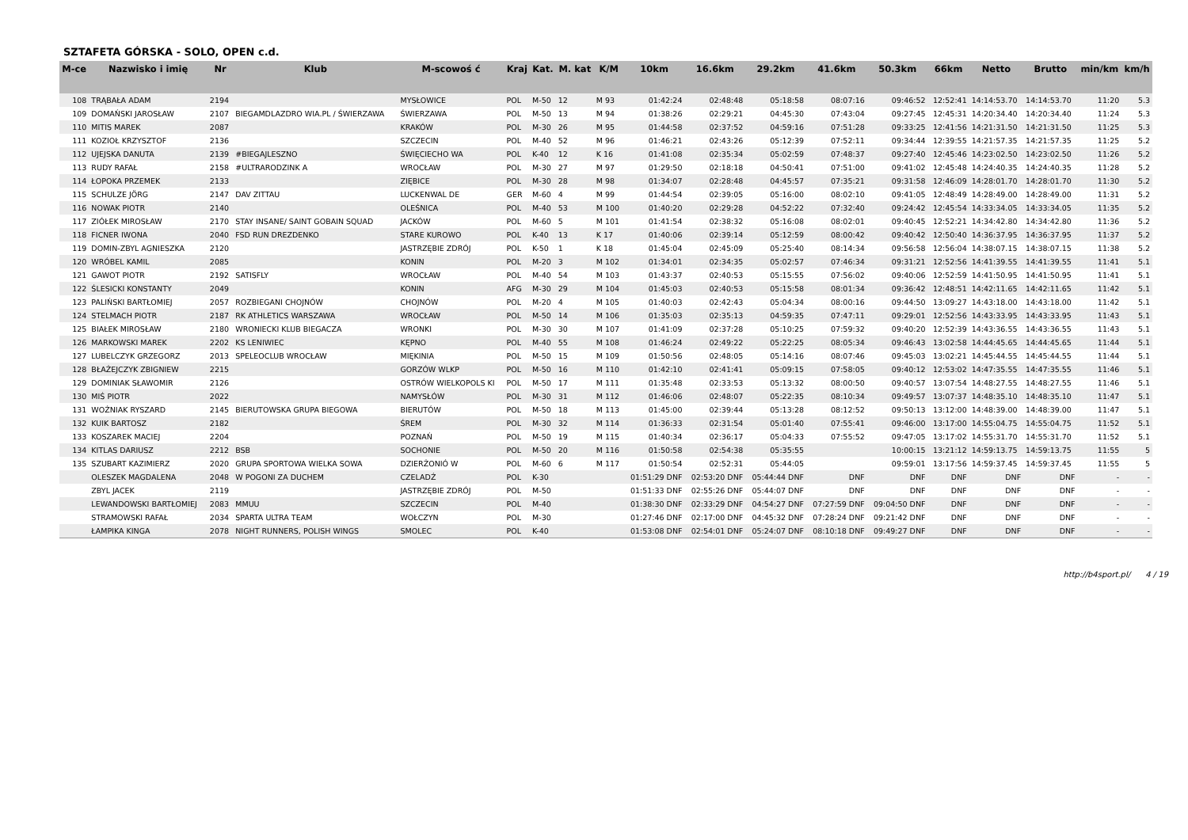SZTAFETA GÓRSKA - SOLO, OPEN c.d.
| M-ce | Nazwisko i imię | Nr | Klub | M-scowoś ć | Kraj | Kat. | M. kat | K/M | 10km | 16.6km | 29.2km | 41.6km | 50.3km | 66km | Netto | Brutto | min/km | km/h |
| --- | --- | --- | --- | --- | --- | --- | --- | --- | --- | --- | --- | --- | --- | --- | --- | --- | --- | --- |
| 108 | TRĄBAŁA ADAM | 2194 | | MYSŁOWICE | POL | M-50 | 12 | M 93 | 01:42:24 | 02:48:48 | 05:18:58 | 08:07:16 | 09:46:52 | 12:52:41 | 14:14:53.70 | 14:14:53.70 | 11:20 | 5.3 |
| 109 | DOMAŃSKI JAROSŁAW | 2107 | BIEGAMDLAZDRO WIA.PL / ŚWIERZAWA | ŚWIERZAWA | POL | M-50 | 13 | M 94 | 01:38:26 | 02:29:21 | 04:45:30 | 07:43:04 | 09:27:45 | 12:45:31 | 14:20:34.40 | 14:20:34.40 | 11:24 | 5.3 |
| 110 | MITIS MAREK | 2087 | | KRAKÓW | POL | M-30 | 26 | M 95 | 01:44:58 | 02:37:52 | 04:59:16 | 07:51:28 | 09:33:25 | 12:41:56 | 14:21:31.50 | 14:21:31.50 | 11:25 | 5.3 |
| 111 | KOZIOŁ KRZYSZTOF | 2136 | | SZCZECIN | POL | M-40 | 52 | M 96 | 01:46:21 | 02:43:26 | 05:12:39 | 07:52:11 | 09:34:44 | 12:39:55 | 14:21:57.35 | 14:21:57.35 | 11:25 | 5.2 |
| 112 | UJEJSKA DANUTA | 2139 | #BIEGAJLESZNO | ŚWIĘCIECHO WA | POL | K-40 | 12 | K 16 | 01:41:08 | 02:35:34 | 05:02:59 | 07:48:37 | 09:27:40 | 12:45:46 | 14:23:02.50 | 14:23:02.50 | 11:26 | 5.2 |
| 113 | RUDY RAFAŁ | 2158 | #ULTRARODZINK A | WROCŁAW | POL | M-30 | 27 | M 97 | 01:29:50 | 02:18:18 | 04:50:41 | 07:51:00 | 09:41:02 | 12:45:48 | 14:24:40.35 | 14:24:40.35 | 11:28 | 5.2 |
| 114 | ŁOPOKA PRZEMEK | 2133 | | ZIĘBICE | POL | M-30 | 28 | M 98 | 01:34:07 | 02:28:48 | 04:45:57 | 07:35:21 | 09:31:58 | 12:46:09 | 14:28:01.70 | 14:28:01.70 | 11:30 | 5.2 |
| 115 | SCHULZE JÖRG | 2147 | DAV ZITTAU | LUCKENWAL DE | GER | M-60 | 4 | M 99 | 01:44:54 | 02:39:05 | 05:16:00 | 08:02:10 | 09:41:05 | 12:48:49 | 14:28:49.00 | 14:28:49.00 | 11:31 | 5.2 |
| 116 | NOWAK PIOTR | 2140 | | OLEŚNICA | POL | M-40 | 53 | M 100 | 01:40:20 | 02:29:28 | 04:52:22 | 07:32:40 | 09:24:42 | 12:45:54 | 14:33:34.05 | 14:33:34.05 | 11:35 | 5.2 |
| 117 | ZIÓŁEK MIROSŁAW | 2170 | STAY INSANE/ SAINT GOBAIN SQUAD | JACKÓW | POL | M-60 | 5 | M 101 | 01:41:54 | 02:38:32 | 05:16:08 | 08:02:01 | 09:40:45 | 12:52:21 | 14:34:42.80 | 14:34:42.80 | 11:36 | 5.2 |
| 118 | FICNER IWONA | 2040 | FSD RUN DREZDENKO | STARE KUROWO | POL | K-40 | 13 | K 17 | 01:40:06 | 02:39:14 | 05:12:59 | 08:00:42 | 09:40:42 | 12:50:40 | 14:36:37.95 | 14:36:37.95 | 11:37 | 5.2 |
| 119 | DOMIN-ZBYL AGNIESZKA | 2120 | | JASTRZĘBIE ZDRÓJ | POL | K-50 | 1 | K 18 | 01:45:04 | 02:45:09 | 05:25:40 | 08:14:34 | 09:56:58 | 12:56:04 | 14:38:07.15 | 14:38:07.15 | 11:38 | 5.2 |
| 120 | WRÓBEL KAMIL | 2085 | | KONIN | POL | M-20 | 3 | M 102 | 01:34:01 | 02:34:35 | 05:02:57 | 07:46:34 | 09:31:21 | 12:52:56 | 14:41:39.55 | 14:41:39.55 | 11:41 | 5.1 |
| 121 | GAWOT PIOTR | 2192 | SATISFLY | WROCŁAW | POL | M-40 | 54 | M 103 | 01:43:37 | 02:40:53 | 05:15:55 | 07:56:02 | 09:40:06 | 12:52:59 | 14:41:50.95 | 14:41:50.95 | 11:41 | 5.1 |
| 122 | ŚLESICKI KONSTANTY | 2049 | | KONIN | AFG | M-30 | 29 | M 104 | 01:45:03 | 02:40:53 | 05:15:58 | 08:01:34 | 09:36:42 | 12:48:51 | 14:42:11.65 | 14:42:11.65 | 11:42 | 5.1 |
| 123 | PALIŃSKI BARTŁOMIEJ | 2057 | ROZBIEGANI CHOJNÓW | CHOJNÓW | POL | M-20 | 4 | M 105 | 01:40:03 | 02:42:43 | 05:04:34 | 08:00:16 | 09:44:50 | 13:09:27 | 14:43:18.00 | 14:43:18.00 | 11:42 | 5.1 |
| 124 | STELMACH PIOTR | 2187 | RK ATHLETICS WARSZAWA | WROCŁAW | POL | M-50 | 14 | M 106 | 01:35:03 | 02:35:13 | 04:59:35 | 07:47:11 | 09:29:01 | 12:52:56 | 14:43:33.95 | 14:43:33.95 | 11:43 | 5.1 |
| 125 | BIAŁEK MIROSŁAW | 2180 | WRONIECKI KLUB BIEGACZA | WRONKI | POL | M-30 | 30 | M 107 | 01:41:09 | 02:37:28 | 05:10:25 | 07:59:32 | 09:40:20 | 12:52:39 | 14:43:36.55 | 14:43:36.55 | 11:43 | 5.1 |
| 126 | MARKOWSKI MAREK | 2202 | KS LENIWIEC | KĘPNO | POL | M-40 | 55 | M 108 | 01:46:24 | 02:49:22 | 05:22:25 | 08:05:34 | 09:46:43 | 13:02:58 | 14:44:45.65 | 14:44:45.65 | 11:44 | 5.1 |
| 127 | LUBELCZYK GRZEGORZ | 2013 | SPELEOCLUB WROCŁAW | MIĘKINIA | POL | M-50 | 15 | M 109 | 01:50:56 | 02:48:05 | 05:14:16 | 08:07:46 | 09:45:03 | 13:02:21 | 14:45:44.55 | 14:45:44.55 | 11:44 | 5.1 |
| 128 | BŁAŻEJCZYK ZBIGNIEW | 2215 | | GORZÓW WLKP | POL | M-50 | 16 | M 110 | 01:42:10 | 02:41:41 | 05:09:15 | 07:58:05 | 09:40:12 | 12:53:02 | 14:47:35.55 | 14:47:35.55 | 11:46 | 5.1 |
| 129 | DOMINIAK SŁAWOMIR | 2126 | | OSTRÓW WIELKOPOLS KI | POL | M-50 | 17 | M 111 | 01:35:48 | 02:33:53 | 05:13:32 | 08:00:50 | 09:40:57 | 13:07:54 | 14:48:27.55 | 14:48:27.55 | 11:46 | 5.1 |
| 130 | MIŚ PIOTR | 2022 | | NAMYSŁÓW | POL | M-30 | 31 | M 112 | 01:46:06 | 02:48:07 | 05:22:35 | 08:10:34 | 09:49:57 | 13:07:37 | 14:48:35.10 | 14:48:35.10 | 11:47 | 5.1 |
| 131 | WOŹNIAK RYSZARD | 2145 | BIERUTOWSKA GRUPA BIEGOWA | BIERUTÓW | POL | M-50 | 18 | M 113 | 01:45:00 | 02:39:44 | 05:13:28 | 08:12:52 | 09:50:13 | 13:12:00 | 14:48:39.00 | 14:48:39.00 | 11:47 | 5.1 |
| 132 | KUIK BARTOSZ | 2182 | | ŚREM | POL | M-30 | 32 | M 114 | 01:36:33 | 02:31:54 | 05:01:40 | 07:55:41 | 09:46:00 | 13:17:00 | 14:55:04.75 | 14:55:04.75 | 11:52 | 5.1 |
| 133 | KOSZAREK MACIEJ | 2204 | | POZNAŃ | POL | M-50 | 19 | M 115 | 01:40:34 | 02:36:17 | 05:04:33 | 07:55:52 | 09:47:05 | 13:17:02 | 14:55:31.70 | 14:55:31.70 | 11:52 | 5.1 |
| 134 | KITLAS DARIUSZ | 2212 | BSB | SOCHONIE | POL | M-50 | 20 | M 116 | 01:50:58 | 02:54:38 | 05:35:55 | | 10:00:15 | 13:21:12 | 14:59:13.75 | 14:59:13.75 | 11:55 | 5 |
| 135 | SZUBART KAZIMIERZ | 2020 | GRUPA SPORTOWA WIELKA SOWA | DZIERŻONIÓ W | POL | M-60 | 6 | M 117 | 01:50:54 | 02:52:31 | 05:44:05 | | 09:59:01 | 13:17:56 | 14:59:37.45 | 14:59:37.45 | 11:55 | 5 |
| | OLESZEK MAGDALENA | 2048 | W POGONI ZA DUCHEM | CZELADŹ | POL | K-30 | | | 01:51:29 DNF | 02:53:20 DNF | 05:44:44 DNF | DNF | DNF | DNF | DNF | DNF | - | - |
| | ZBYL JACEK | 2119 | | JASTRZĘBIE ZDRÓJ | POL | M-50 | | | 01:51:33 DNF | 02:55:26 DNF | 05:44:07 DNF | DNF | DNF | DNF | DNF | DNF | - | - |
| | LEWANDOWSKI BARTŁOMIEJ | 2083 | MMUU | SZCZECIN | POL | M-40 | | | 01:38:30 DNF | 02:33:29 DNF | 04:54:27 DNF | 07:27:59 DNF | 09:04:50 DNF | DNF | DNF | DNF | - | - |
| | STRAMOWSKI RAFAŁ | 2034 | SPARTA ULTRA TEAM | WOŁCZYN | POL | M-30 | | | 01:27:46 DNF | 02:17:00 DNF | 04:45:32 DNF | 07:28:24 DNF | 09:21:42 DNF | DNF | DNF | DNF | - | - |
| | ŁAMPIKA KINGA | 2078 | NIGHT RUNNERS, POLISH WINGS | SMOLEC | POL | K-40 | | | 01:53:08 DNF | 02:54:01 DNF | 05:24:07 DNF | 08:10:18 DNF | 09:49:27 DNF | DNF | DNF | DNF | - | - |
http://b4sport.pl/ 4 / 19